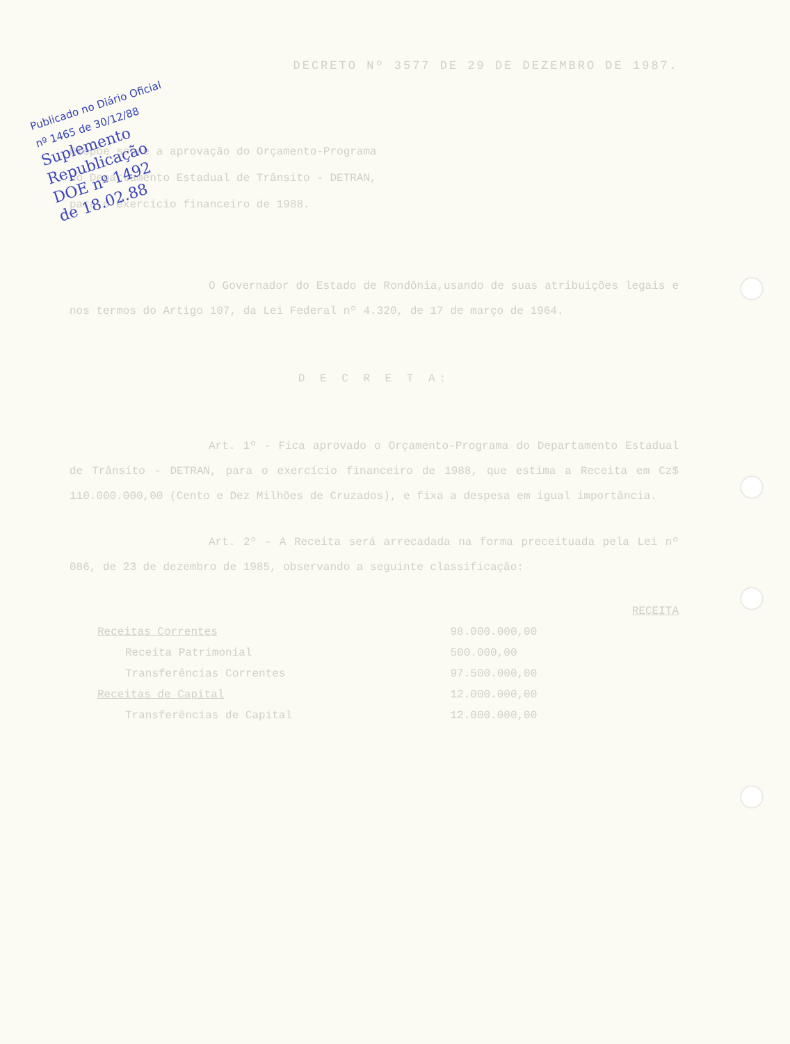Publicado no Diário Oficial
nº 1465 de 30/12/88
Suplemento
Republicação
DOE nº 1492
de 18.02.88
DECRETO Nº 3577 DE 29 DE DEZEMBRO DE 1987.
Dispõe sobre a aprovação do Orçamento-Programa do Departamento Estadual de Trânsito - DETRAN, para o exercício financeiro de 1988.
O Governador do Estado de Rondônia,usando de suas atribuições legais e nos termos do Artigo 107, da Lei Federal nº 4.320, de 17 de março de 1964.
D E C R E T A:
Art. 1º - Fica aprovado o Orçamento-Programa do Departamento Estadual de Trânsito - DETRAN, para o exercício financeiro de 1988, que estima a Receita em Cz$ 110.000.000,00 (Cento e Dez Milhões de Cruzados), e fixa a despesa em igual importância.
Art. 2º - A Receita será arrecadada na forma preceituada pela Lei nº 086, de 23 de dezembro de 1985, observando a seguinte classificação:
| | | RECEITA |
| Receitas Correntes | 98.000.000,00 | |
| Receita Patrimonial | 500.000,00 | |
| Transferências Correntes | 97.500.000,00 | |
| Receitas de Capital | 12.000.000,00 | |
| Transferências de Capital | 12.000.000,00 | |